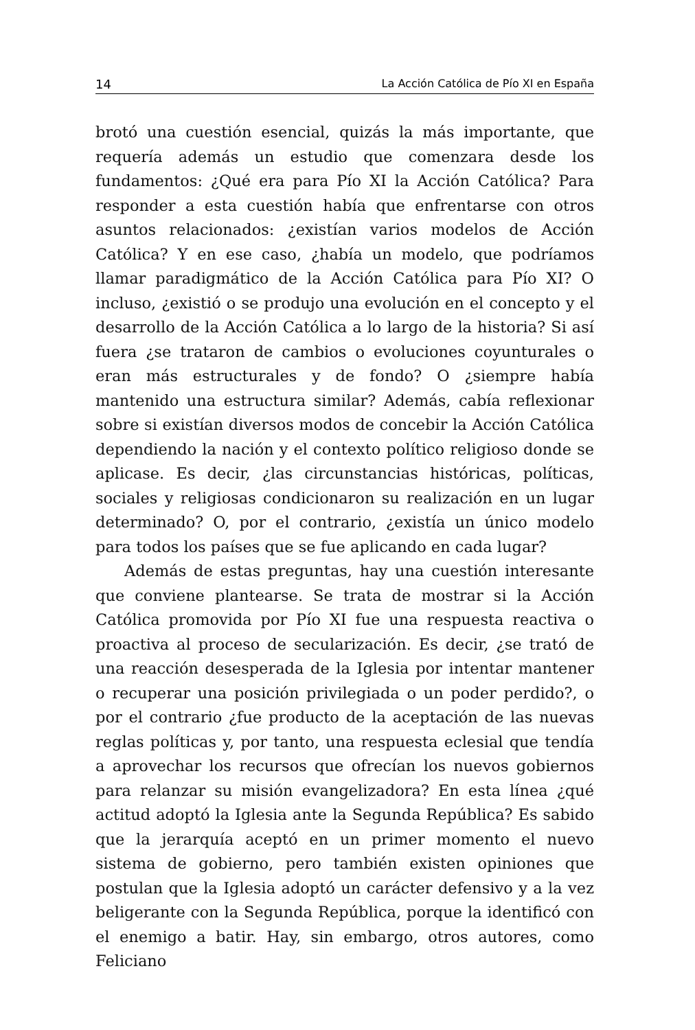14 La Acción Católica de Pío XI en España
brotó una cuestión esencial, quizás la más importante, que requería además un estudio que comenzara desde los fundamentos: ¿Qué era para Pío XI la Acción Católica? Para responder a esta cuestión había que enfrentarse con otros asuntos relacionados: ¿existían varios modelos de Acción Católica? Y en ese caso, ¿había un modelo, que podríamos llamar paradigmático de la Acción Católica para Pío XI? O incluso, ¿existió o se produjo una evolución en el concepto y el desarrollo de la Acción Católica a lo largo de la historia? Si así fuera ¿se trataron de cambios o evoluciones coyunturales o eran más estructurales y de fondo? O ¿siempre había mantenido una estructura similar? Además, cabía reflexionar sobre si existían diversos modos de concebir la Acción Católica dependiendo la nación y el contexto político religioso donde se aplicase. Es decir, ¿las circunstancias históricas, políticas, sociales y religiosas condicionaron su realización en un lugar determinado? O, por el contrario, ¿existía un único modelo para todos los países que se fue aplicando en cada lugar?
Además de estas preguntas, hay una cuestión interesante que conviene plantearse. Se trata de mostrar si la Acción Católica promovida por Pío XI fue una respuesta reactiva o proactiva al proceso de secularización. Es decir, ¿se trató de una reacción desesperada de la Iglesia por intentar mantener o recuperar una posición privilegiada o un poder perdido?, o por el contrario ¿fue producto de la aceptación de las nuevas reglas políticas y, por tanto, una respuesta eclesial que tendía a aprovechar los recursos que ofrecían los nuevos gobiernos para relanzar su misión evangelizadora? En esta línea ¿qué actitud adoptó la Iglesia ante la Segunda República? Es sabido que la jerarquía aceptó en un primer momento el nuevo sistema de gobierno, pero también existen opiniones que postulan que la Iglesia adoptó un carácter defensivo y a la vez beligerante con la Segunda República, porque la identificó con el enemigo a batir. Hay, sin embargo, otros autores, como Feliciano